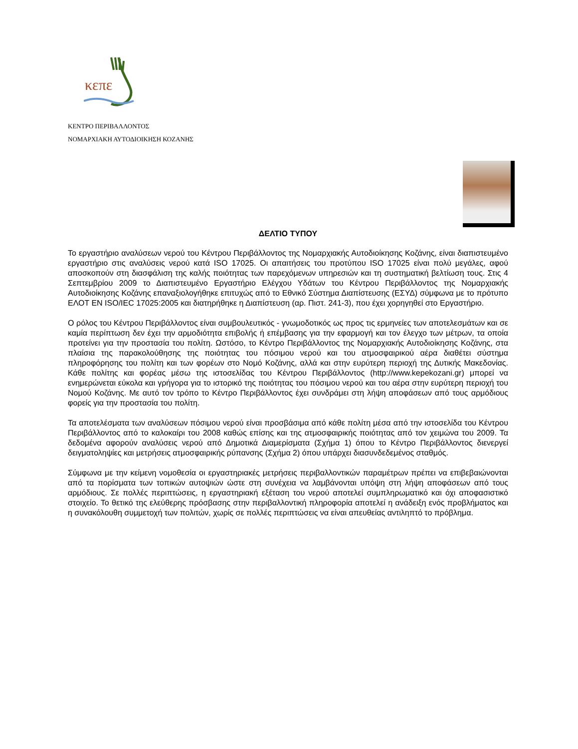κεπε
ΚΕΝΤΡΟ ΠΕΡΙΒΑΛΛΟΝΤΟΣ
ΝΟΜΑΡΧΙΑΚΗ ΑΥΤΟΔΙΟΙΚΗΣΗ ΚΟΖΑΝΗΣ
ΔΕΛΤΙΟ ΤΥΠΟΥ
Το εργαστήριο αναλύσεων νερού του Κέντρου Περιβάλλοντος της Νομαρχιακής Αυτοδιοίκησης Κοζάνης, είναι διαπιστευμένο εργαστήριο στις αναλύσεις νερού κατά ISO 17025. Οι απαιτήσεις του προτύπου ISO 17025 είναι πολύ μεγάλες, αφού αποσκοπούν στη διασφάλιση της καλής ποιότητας των παρεχόμενων υπηρεσιών και τη συστηματική βελτίωση τους. Στις 4 Σεπτεμβρίου 2009 το Διαπιστευμένο Εργαστήριο Ελέγχου Υδάτων του Κέντρου Περιβάλλοντος της Νομαρχιακής Αυτοδιοίκησης Κοζάνης επαναξιολογήθηκε επιτυχώς από το Εθνικό Σύστημα Διαπίστευσης (ΕΣΥΔ) σύμφωνα με το πρότυπο ΕΛΟΤ ΕΝ ISO/IEC 17025:2005 και διατηρήθηκε η Διαπίστευση (αρ. Πιστ. 241-3), που έχει χορηγηθεί στο Εργαστήριο.
Ο ρόλος του Κέντρου Περιβάλλοντος είναι συμβουλευτικός - γνωμοδοτικός ως προς τις ερμηνείες των αποτελεσμάτων και σε καμία περίπτωση δεν έχει την αρμοδιότητα επιβολής ή επέμβασης για την εφαρμογή και τον έλεγχο των μέτρων, τα οποία προτείνει για την προστασία του πολίτη. Ωστόσο, το Κέντρο Περιβάλλοντος της Νομαρχιακής Αυτοδιοίκησης Κοζάνης, στα πλαίσια της παρακολούθησης της ποιότητας του πόσιμου νερού και του ατμοσφαιρικού αέρα διαθέτει σύστημα πληροφόρησης του πολίτη και των φορέων στο Νομό Κοζάνης, αλλά και στην ευρύτερη περιοχή της Δυτικής Μακεδονίας. Κάθε πολίτης και φορέας μέσω της ιστοσελίδας του Κέντρου Περιβάλλοντος (http://www.kepekozani.gr) μπορεί να ενημερώνεται εύκολα και γρήγορα για το ιστορικό της ποιότητας του πόσιμου νερού και του αέρα στην ευρύτερη περιοχή του Νομού Κοζάνης. Με αυτό τον τρόπο το Κέντρο Περιβάλλοντος έχει συνδράμει στη λήψη αποφάσεων από τους αρμόδιους φορείς για την προστασία του πολίτη.
Τα αποτελέσματα των αναλύσεων πόσιμου νερού είναι προσβάσιμα από κάθε πολίτη μέσα από την ιστοσελίδα του Κέντρου Περιβάλλοντος από το καλοκαίρι του 2008 καθώς επίσης και της ατμοσφαιρικής ποιότητας από τον χειμώνα του 2009. Τα δεδομένα αφορούν αναλύσεις νερού από Δημοτικά Διαμερίσματα (Σχήμα 1) όπου το Κέντρο Περιβάλλοντος διενεργεί δειγματοληψίες και μετρήσεις ατμοσφαιρικής ρύπανσης (Σχήμα 2) όπου υπάρχει διασυνδεδεμένος σταθμός.
Σύμφωνα με την κείμενη νομοθεσία οι εργαστηριακές μετρήσεις περιβαλλοντικών παραμέτρων πρέπει να επιβεβαιώνονται από τα πορίσματα των τοπικών αυτοψιών ώστε στη συνέχεια να λαμβάνονται υπόψη στη λήψη αποφάσεων από τους αρμόδιους. Σε πολλές περιπτώσεις, η εργαστηριακή εξέταση του νερού αποτελεί συμπληρωματικό και όχι αποφασιστικό στοιχείο. Το θετικό της ελεύθερης πρόσβασης στην περιβαλλοντική πληροφορία αποτελεί η ανάδειξη ενός προβλήματος και η συνακόλουθη συμμετοχή των πολιτών, χωρίς σε πολλές περιπτώσεις να είναι απευθείας αντιληπτό το πρόβλημα.